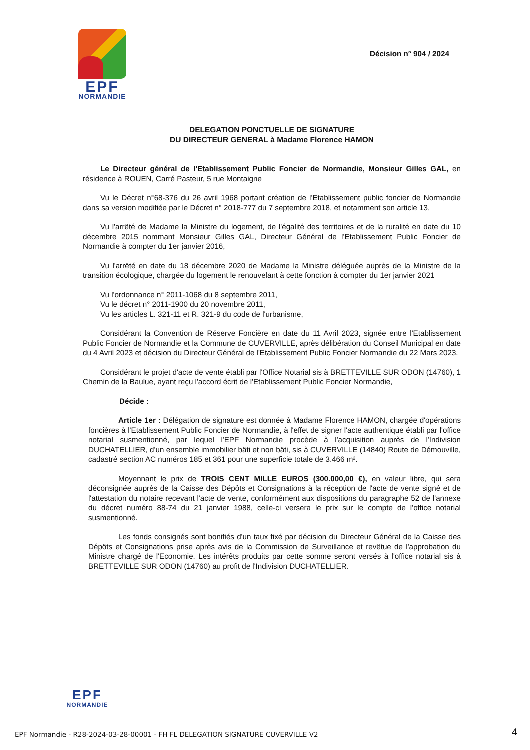EPF
NORMANDIE
Décision n° 904 / 2024
DELEGATION PONCTUELLE DE SIGNATURE
DU DIRECTEUR GENERAL à Madame Florence HAMON
Le Directeur général de l'Etablissement Public Foncier de Normandie, Monsieur Gilles GAL, en résidence à ROUEN, Carré Pasteur, 5 rue Montaigne
Vu le Décret n°68-376 du 26 avril 1968 portant création de l'Etablissement public foncier de Normandie dans sa version modifiée par le Décret n° 2018-777 du 7 septembre 2018, et notamment son article 13,
Vu l'arrêté de Madame la Ministre du logement, de l'égalité des territoires et de la ruralité en date du 10 décembre 2015 nommant Monsieur Gilles GAL, Directeur Général de l'Etablissement Public Foncier de Normandie à compter du 1er janvier 2016,
Vu l'arrêté en date du 18 décembre 2020 de Madame la Ministre déléguée auprès de la Ministre de la transition écologique, chargée du logement le renouvelant à cette fonction à compter du 1er janvier 2021
Vu l'ordonnance n° 2011-1068 du 8 septembre 2011,
Vu le décret n° 2011-1900 du 20 novembre 2011,
Vu les articles L. 321-11 et R. 321-9 du code de l'urbanisme,
Considérant la Convention de Réserve Foncière en date du 11 Avril 2023, signée entre l'Etablissement Public Foncier de Normandie et la Commune de CUVERVILLE, après délibération du Conseil Municipal en date du 4 Avril 2023 et décision du Directeur Général de l'Etablissement Public Foncier Normandie du 22 Mars 2023.
Considérant le projet d'acte de vente établi par l'Office Notarial sis à BRETTEVILLE SUR ODON (14760), 1 Chemin de la Baulue, ayant reçu l'accord écrit de l'Etablissement Public Foncier Normandie,
Décide :
Article 1er : Délégation de signature est donnée à Madame Florence HAMON, chargée d'opérations foncières à l'Etablissement Public Foncier de Normandie, à l'effet de signer l'acte authentique établi par l'office notarial susmentionné, par lequel l'EPF Normandie procède à l'acquisition auprès de l'Indivision DUCHATELLIER, d'un ensemble immobilier bâti et non bâti, sis à CUVERVILLE (14840) Route de Démouville, cadastré section AC numéros 185 et 361 pour une superficie totale de 3.466 m².
Moyennant le prix de TROIS CENT MILLE EUROS (300.000,00 €), en valeur libre, qui sera déconsignée auprès de la Caisse des Dépôts et Consignations à la réception de l'acte de vente signé et de l'attestation du notaire recevant l'acte de vente, conformément aux dispositions du paragraphe 52 de l'annexe du décret numéro 88-74 du 21 janvier 1988, celle-ci versera le prix sur le compte de l'office notarial susmentionné.
Les fonds consignés sont bonifiés d'un taux fixé par décision du Directeur Général de la Caisse des Dépôts et Consignations prise après avis de la Commission de Surveillance et revêtue de l'approbation du Ministre chargé de l'Economie. Les intérêts produits par cette somme seront versés à l'office notarial sis à BRETTEVILLE SUR ODON (14760) au profit de l'Indivision DUCHATELLIER.
EPF
NORMANDIE
EPF Normandie - R28-2024-03-28-00001 - FH FL DELEGATION SIGNATURE CUVERVILLE V2
4